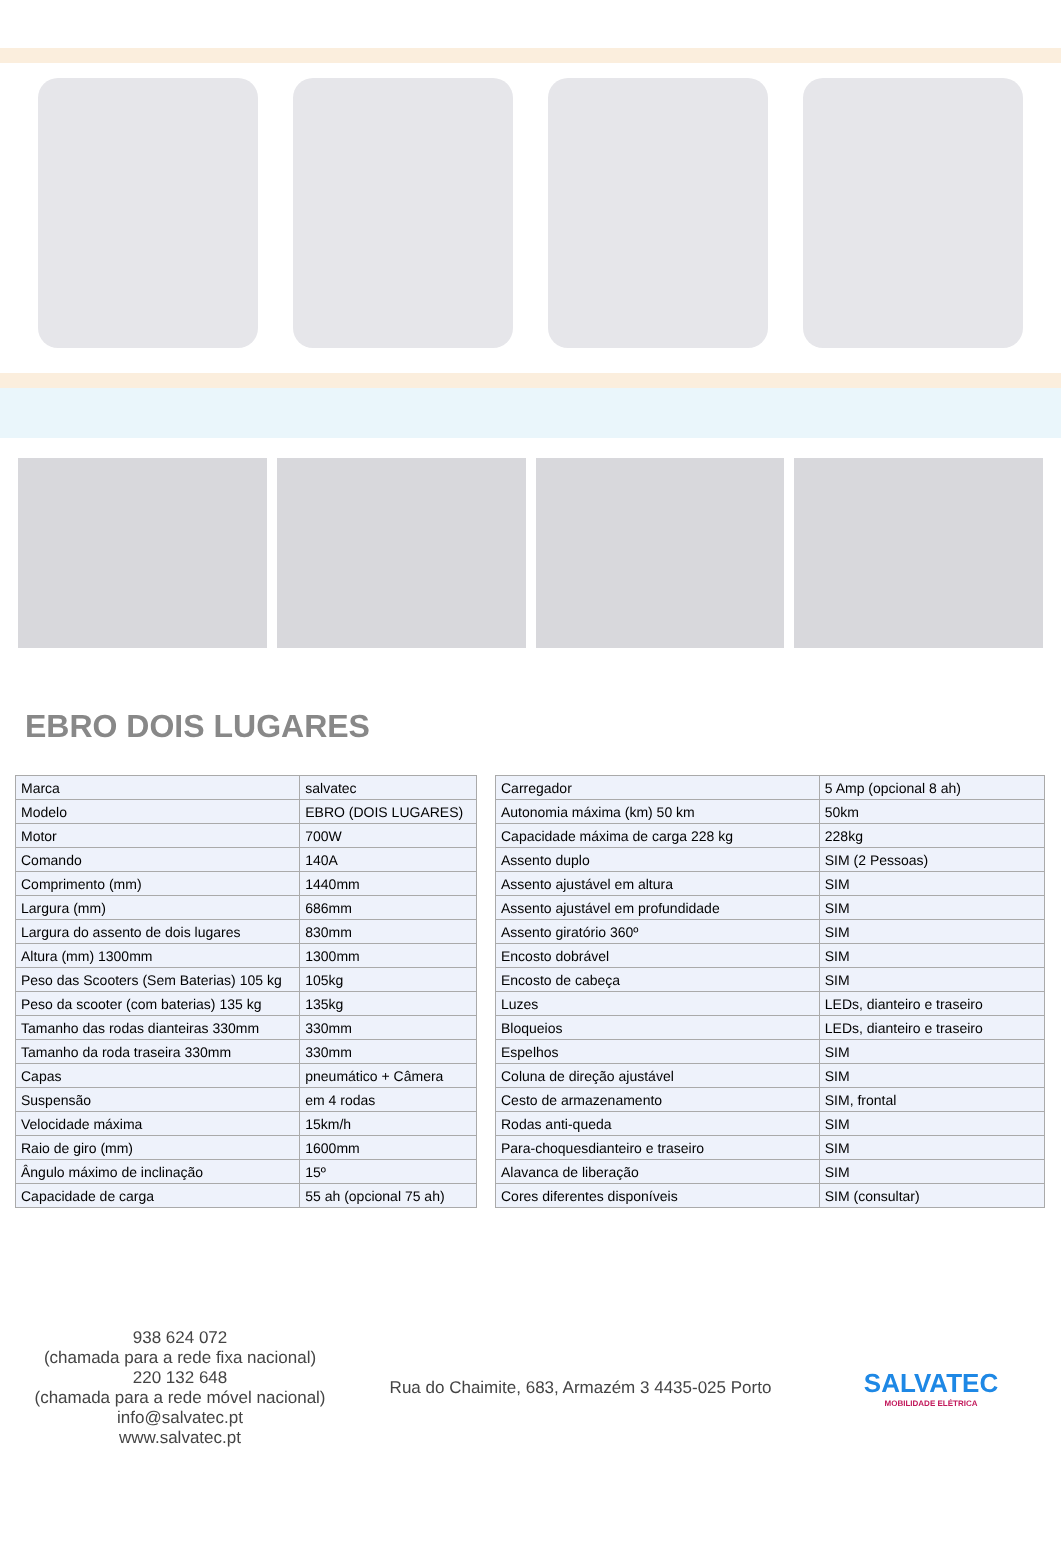EBRO DOIS LUGARES
| Marca | salvatec |
| Modelo | EBRO (DOIS LUGARES) |
| Motor | 700W |
| Comando | 140A |
| Comprimento (mm) | 1440mm |
| Largura (mm) | 686mm |
| Largura do assento de dois lugares | 830mm |
| Altura (mm) 1300mm | 1300mm |
| Peso das Scooters (Sem Baterias) 105 kg | 105kg |
| Peso da scooter (com baterias) 135 kg | 135kg |
| Tamanho das rodas dianteiras 330mm | 330mm |
| Tamanho da roda traseira 330mm | 330mm |
| Capas | pneumático + Câmera |
| Suspensão | em 4 rodas |
| Velocidade máxima | 15km/h |
| Raio de giro (mm) | 1600mm |
| Ângulo máximo de inclinação | 15º |
| Capacidade de carga | 55 ah (opcional 75 ah) |
| Carregador | 5 Amp (opcional 8 ah) |
| Autonomia máxima (km) 50 km | 50km |
| Capacidade máxima de carga 228 kg | 228kg |
| Assento duplo | SIM (2 Pessoas) |
| Assento ajustável em altura | SIM |
| Assento ajustável em profundidade | SIM |
| Assento giratório 360º | SIM |
| Encosto dobrável | SIM |
| Encosto de cabeça | SIM |
| Luzes | LEDs, dianteiro e traseiro |
| Bloqueios | LEDs, dianteiro e traseiro |
| Espelhos | SIM |
| Coluna de direção ajustável | SIM |
| Cesto de armazenamento | SIM, frontal |
| Rodas anti-queda | SIM |
| Para-choquesdianteiro e traseiro | SIM |
| Alavanca de liberação | SIM |
| Cores diferentes disponíveis | SIM (consultar) |
938 624 072
(chamada para a rede fixa nacional)
220 132 648
(chamada para a rede móvel nacional)
info@salvatec.pt
www.salvatec.pt
Rua do Chaimite, 683, Armazém 3 4435-025 Porto
SALVATEC
MOBILIDADE ELÉTRICA